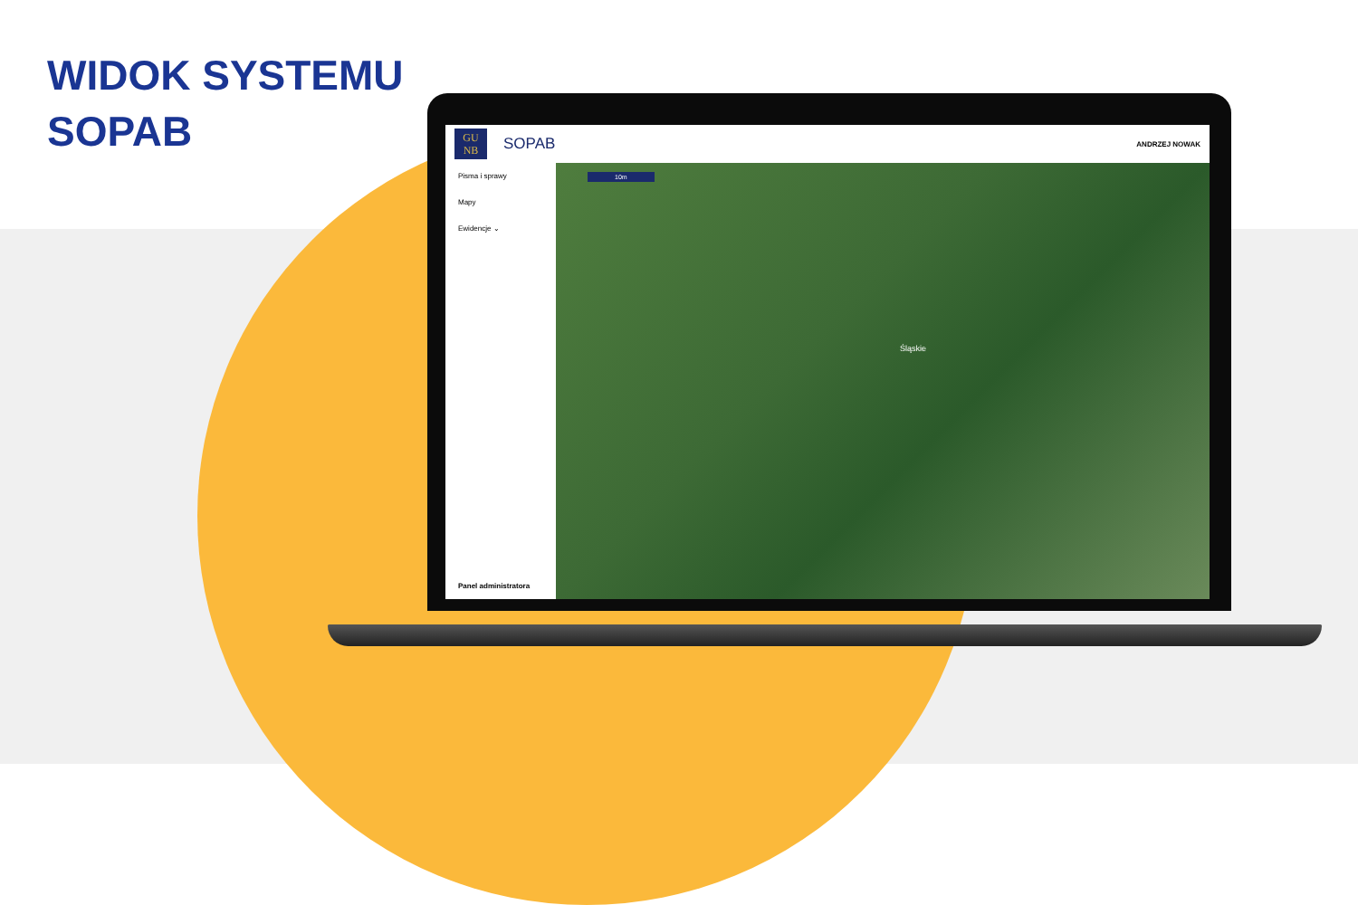WIDOK SYSTEMU
SOPAB
GU
NB
SOPAB ANDRZEJ NOWAK
Pisma i sprawy
Mapy
Ewidencje ⌄
Panel administratora
10m
Śląskie